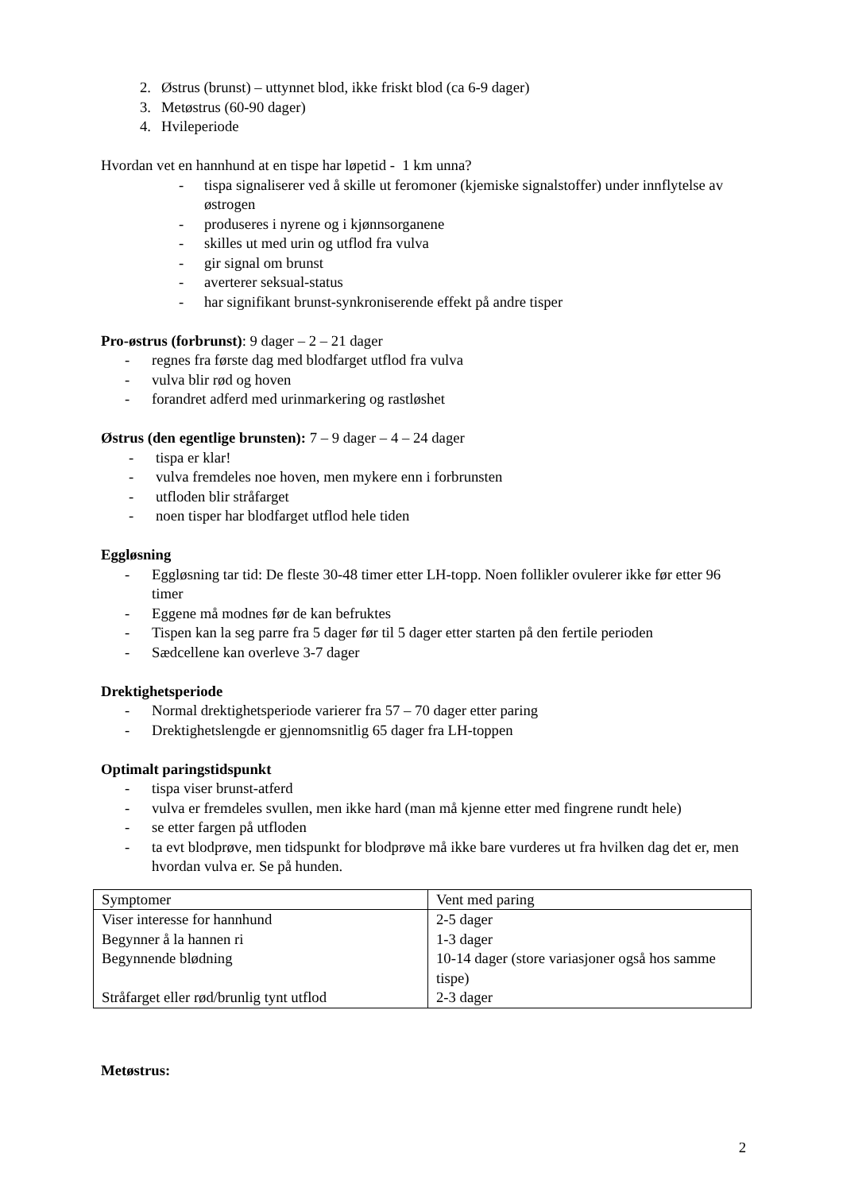2. Østrus (brunst) – uttynnet blod, ikke friskt blod (ca 6-9 dager)
3. Metøstrus (60-90 dager)
4. Hvileperiode
Hvordan vet en hannhund at en tispe har løpetid - 1 km unna?
- tispa signaliserer ved å skille ut feromoner (kjemiske signalstoffer) under innflytelse av østrogen
- produseres i nyrene og i kjønnsorganene
- skilles ut med urin og utflod fra vulva
- gir signal om brunst
- averterer seksual-status
- har signifikant brunst-synkroniserende effekt på andre tisper
Pro-østrus (forbrunst): 9 dager – 2 – 21 dager
- regnes fra første dag med blodfarget utflod fra vulva
- vulva blir rød og hoven
- forandret adferd med urinmarkering og rastløshet
Østrus (den egentlige brunsten): 7 – 9 dager – 4 – 24 dager
- tispa er klar!
- vulva fremdeles noe hoven, men mykere enn i forbrunsten
- utfloden blir stråfarget
- noen tisper har blodfarget utflod hele tiden
Eggløsning
- Eggløsning tar tid: De fleste 30-48 timer etter LH-topp. Noen follikler ovulerer ikke før etter 96 timer
- Eggene må modnes før de kan befruktes
- Tispen kan la seg parre fra 5 dager før til 5 dager etter starten på den fertile perioden
- Sædcellene kan overleve 3-7 dager
Drektighetsperiode
- Normal drektighetsperiode varierer fra 57 – 70 dager etter paring
- Drektighetslengde er gjennomsnitlig 65 dager fra LH-toppen
Optimalt paringstidspunkt
- tispa viser brunst-atferd
- vulva er fremdeles svullen, men ikke hard (man må kjenne etter med fingrene rundt hele)
- se etter fargen på utfloden
- ta evt blodprøve, men tidspunkt for blodprøve må ikke bare vurderes ut fra hvilken dag det er, men hvordan vulva er. Se på hunden.
| Symptomer | Vent med paring |
| Viser interesse for hannhund | 2-5 dager |
| Begynner å la hannen ri | 1-3 dager |
| Begynnende blødning | 10-14 dager (store variasjoner også hos samme tispe) |
| Stråfarget eller rød/brunlig tynt utflod | 2-3 dager |
Metøstrus:
2